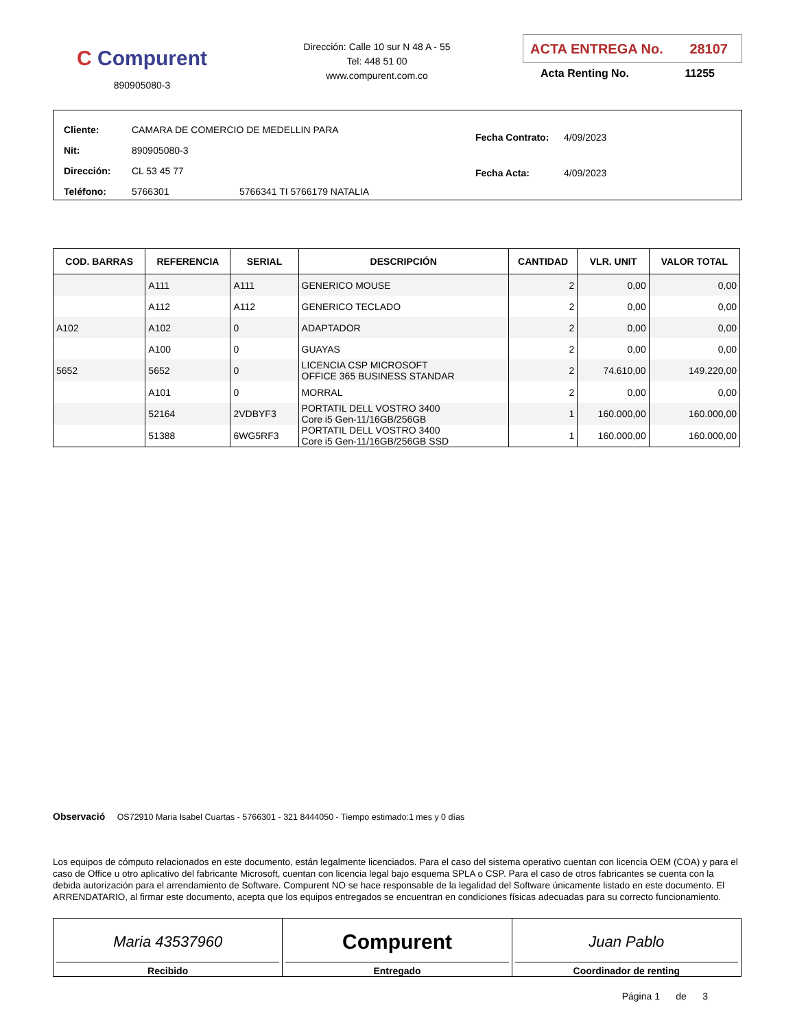C Compurent
890905080-3
Dirección: Calle 10 sur N 48 A - 55
Tel: 448 51 00
www.compurent.com.co
ACTA ENTREGA No. 28107
Acta Renting No. 11255
| Cliente: | CAMARA DE COMERCIO DE MEDELLIN PARA | |
| Nit: | 890905080-3 | |
| Dirección: | CL 53 45 77 | |
| Teléfono: | 5766301 | 5766341 TI 5766179 NATALIA |
| Fecha Contrato: | 4/09/2023 |
| Fecha Acta: | 4/09/2023 |
| COD. BARRAS | REFERENCIA | SERIAL | DESCRIPCIÓN | CANTIDAD | VLR. UNIT | VALOR TOTAL |
| --- | --- | --- | --- | --- | --- | --- |
| | A111 | A111 | GENERICO MOUSE | 2 | 0,00 | 0,00 |
| | A112 | A112 | GENERICO TECLADO | 2 | 0,00 | 0,00 |
| A102 | A102 | 0 | ADAPTADOR | 2 | 0,00 | 0,00 |
| | A100 | 0 | GUAYAS | 2 | 0,00 | 0,00 |
| 5652 | 5652 | 0 | LICENCIA CSP MICROSOFT OFFICE 365 BUSINESS STANDAR | 2 | 74.610,00 | 149.220,00 |
| | A101 | 0 | MORRAL | 2 | 0,00 | 0,00 |
| | 52164 | 2VDBYF3 | PORTATIL DELL VOSTRO 3400 Core i5 Gen-11/16GB/256GB | 1 | 160.000,00 | 160.000,00 |
| | 51388 | 6WG5RF3 | PORTATIL DELL VOSTRO 3400 Core i5 Gen-11/16GB/256GB SSD | 1 | 160.000,00 | 160.000,00 |
Observació OS72910 Maria Isabel Cuartas - 5766301 - 321 8444050 - Tiempo estimado:1 mes y 0 días
Los equipos de cómputo relacionados en este documento, están legalmente licenciados. Para el caso del sistema operativo cuentan con licencia OEM (COA) y para el caso de Office u otro aplicativo del fabricante Microsoft, cuentan con licencia legal bajo esquema SPLA o CSP. Para el caso de otros fabricantes se cuenta con la debida autorización para el arrendamiento de Software. Compurent NO se hace responsable de la legalidad del Software únicamente listado en este documento. El ARRENDATARIO, al firmar este documento, acepta que los equipos entregados se encuentran en condiciones físicas adecuadas para su correcto funcionamiento.
Maria 43537960
Recibido
Compurent
Entregado
Juan Pablo
Coordinador de renting
Página 1 de 3